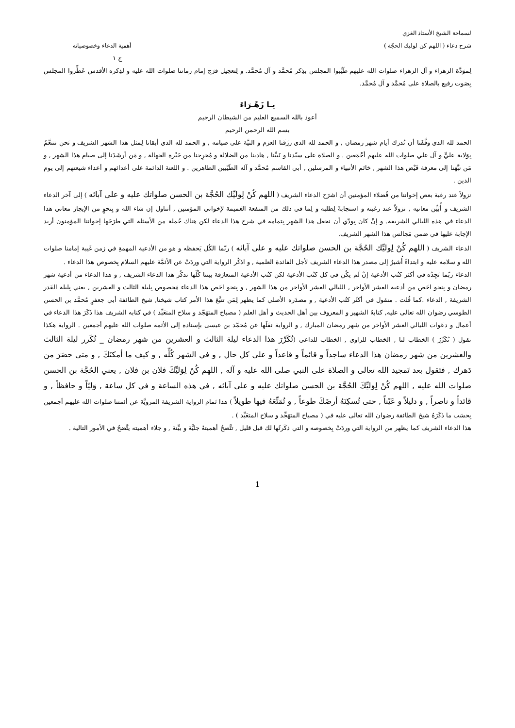لسماحة الشيخ الأستاذ الغزي
شرح دعاء ( اللهم كن لوليك الحجّة ) أهمية الدعاء وخصوصياته
ج ١
لِموَدَّة الزهراء و آل الزهراء صلوات الله عليهم طَيِّبوا المجلس بذِكر مُحمَّد و آل مُحمَّد. و لِتعجيل فرَج إمام زماننا صلوات الله عليه و لذِكره الأقدس عَطِّروا المجلس بِصَوت رفيع بالصلاة على مُحمَّد و آل مُحمَّد.
يـا زَهْـرَاءَ
أعوذ بالله السميع العليم من الشيطان الرجيم
بسم الله الرحمن الرحيم
الحمد لله الذي وفَّقَنا أن نُدرك أيام شهر رمضان , و الحمد لله الذي رزَقَنا العزم و النيَّة على صيامه , و الحمد لله الذي أبقانا لِمثل هذا الشهر الشريف و نَحن نتنعَّمُ بِوَلاية عليٍّ و آل علي صلوات الله عليهم أجْمَعين . و الصلاة على سيّدنا و نَبيِّنا , هادينا من الضلالة و مُخرِجنا من حَيْرة الجهالة , و مَن أرشَدَنا إلى صيام هذا الشهر , و مَن نبَّهَنا إلى معرفة فَيْض هذا الشهر , خاتَم الأنبياء و المرسلين , أبي القاسم مُحمَّد و آله الطَيّبين الطاهرين . و اللعنة الدائمة على أعدائهم و أعداء شيعتهم إلى يوم الدين .
نزولاً عند رغبة بعض إخواننا من فُضلاء المؤمنين أن اشرَح الدعاء الشريف ( اللهم كُنْ لِوليِّك الحُجَّة بن الحسن صلواتك عليه و على آبائه ) إلى آخر الدعاء الشريف و أُبَيِّن معانيه , نزولاً عند رغبته و استجابةً لِطلبه و لِما في ذلك من المنفعة العَميمة لإخواني المؤمنين , أتناول إن شاء الله و بِنحوٍ من الإيجاز معاني هذا الدعاء في هذه الليالي الشريفة. و إنْ كان بِودّي أن نجعل هذا الشهر بِتمامه في شرح هذا الدعاء لكن هناك جُملة من الأسئلة التي طرَحَها إخواننا المؤمنون أريد الإجابة عليها في ضمن مَجالس هذا الشهر الشريف.
الدعاء الشريف ( اللهم كُنْ لِوليِّك الحُجَّة بن الحسن صلواتك عليه و على آبائه ) ربّما الكُل يَحفظه و هو من الأدعية المهمةِ في زمن غَيبة إمامنا صلوات الله و سلامه عليه و ابتداءً أُشيرُ إلى مصدر هذا الدعاء الشريف لأجل الفائدة العلمية , و اذكُر الرواية التي وردَتْ عن الأئمَّة عليهم السلام بِخصوص هذا الدعاء .
الدعاء ربّما تَجِدُه في أكثر كتُب الأدعية إنْ لَم يكُن في كل كتُب الأدعية لكن كتُب الأدعية المتعارَفة بيننا كُلّها تذكُر هذا الدعاء الشريف , و هذا الدعاء من أدعية شهر رمضان و بِنحو اخَص من أدعية العشر الأواخر , الليالي العشر الأواخر من هذا الشهر , و بِنحو اخَص هذا الدعاء مَخصوص بِليلة الثالث و العشرين , يعني بِليلة القَدر الشريفة , الدعاء .كما قُلت . منقول في أكثَر كتُب الأدعية , و مصدَره الأصلي كما يظهر لِمَن تتبَّعَ هذا الأمر كتاب شيخنا, شيخ الطائفة أبي جعفرٍ مُحمَّد بن الحسن الطوسي رضوان الله تعالى عليه, كتابهُ الشهير و المعروف بين أهل الحديث و أهل العلم ( مصباح المتهَجّد و سلاح المتعَبِّد ) في كتابه الشريف هذا ذَكَرَ هذا الدعاء في أعمال و دعَوات الليالي العشر الأواخر من شهر رمضان المبارك , و الرواية نقَلَها عن مُحمَّد بن عيسى بإسناده إلى الأئمة صلوات الله عليهم أجمعين . الرواية هكذا تقول ( تُكَرِّرُ ) الخطاب لنا , الخطاب للراوي , الخطاب للداعي (تُكَرِّرَ هذا الدعاء ليلة الثالث و العشرين من شهر رمضان _ تُكَرر ليلة الثالث والعشرين من شهر رمضان هذا الدعاء ساجداً و قائماً و قاعداً و على كل حال , و في الشهر كُلِّه , و كيف ما أمكنَكَ , و متى حضَرَ من دَهرك , فتَقول بعد تَمجيد الله تعالى و الصلاة على النبي صلى الله عليه و آله , اللهم كُنْ لِوَليِّكَ فلان بن فلان , يعني الحُجَّة بن الحسن صلوات الله عليه , اللهم كُنْ لِوَليِّكَ الحُجَّة بن الحسن صلواتك عليه و على آبائه , في هذه الساعة و في كل ساعة , وَليّاً و حافظاً , و قائداً و ناصراً , و دليلاً و عَيْناً , حتى تُسكِنَهُ أرضَكَ طوعاً , و تُمَتِّعَهُ فيها طويلاً ) هذا تَمام الرواية الشريفة المرويَّة عن أئمتنا صلوات الله عليهم أجمعين بِحسَب ما ذكَرَهُ شيخ الطائفة رضوان الله تعالى عليه في ( مصباح المتهَجِّد و سلاح المتعَبِّد ) .
هذا الدعاء الشريف كما يظهر من الرواية التي وردَتْ بِخصوصه و التي ذكَرتُها لك قبل قليل , تتَّضحُ أهميتهُ جليَّة و بيِّنة , و جلاء أهميته يتَّضحُ في الأمور التالية .
1